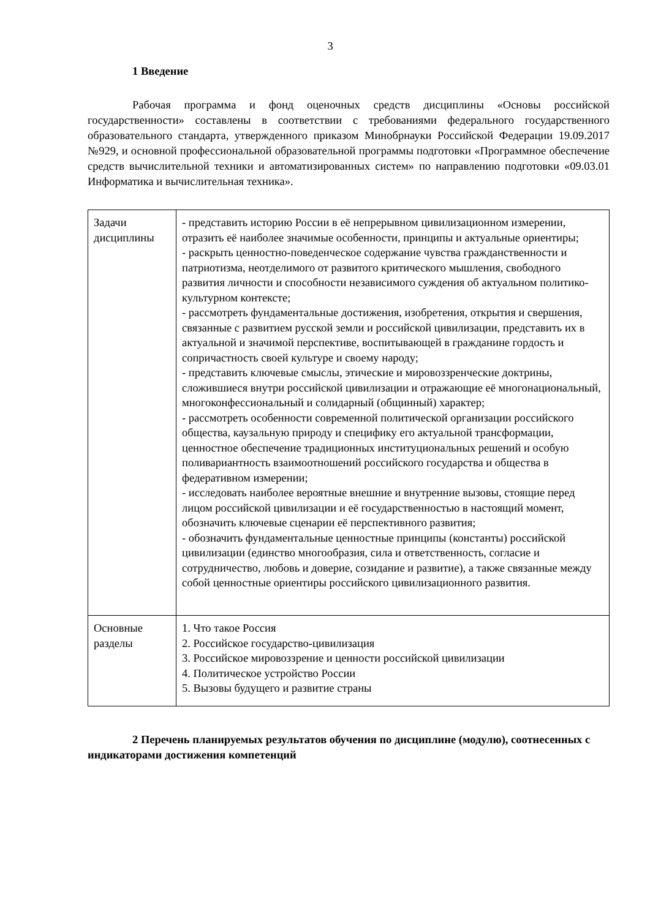3
1 Введение
Рабочая программа и фонд оценочных средств дисциплины «Основы российской государственности» составлены в соответствии с требованиями федерального государственного образовательного стандарта, утвержденного приказом Минобрнауки Российской Федерации 19.09.2017 №929, и основной профессиональной образовательной программы подготовки «Программное обеспечение средств вычислительной техники и автоматизированных систем» по направлению подготовки «09.03.01 Информатика и вычислительная техника».
| Задачи дисциплины | - представить историю России в её непрерывном цивилизационном измерении, отразить её наиболее значимые особенности, принципы и актуальные ориентиры; - раскрыть ценностно-поведенческое содержание чувства гражданственности и патриотизма, неотделимого от развитого критического мышления, свободного развития личности и способности независимого суждения об актуальном политико-культурном контексте; - рассмотреть фундаментальные достижения, изобретения, открытия и свершения, связанные с развитием русской земли и российской цивилизации, представить их в актуальной и значимой перспективе, воспитывающей в гражданине гордость и сопричастность своей культуре и своему народу; - представить ключевые смыслы, этические и мировоззренческие доктрины, сложившиеся внутри российской цивилизации и отражающие её многонациональный, многоконфессиональный и солидарный (общинный) характер; - рассмотреть особенности современной политической организации российского общества, каузальную природу и специфику его актуальной трансформации, ценностное обеспечение традиционных институциональных решений и особую поливариантность взаимоотношений российского государства и общества в федеративном измерении; - исследовать наиболее вероятные внешние и внутренние вызовы, стоящие перед лицом российской цивилизации и её государственностью в настоящий момент, обозначить ключевые сценарии её перспективного развития; - обозначить фундаментальные ценностные принципы (константы) российской цивилизации (единство многообразия, сила и ответственность, согласие и сотрудничество, любовь и доверие, созидание и развитие), а также связанные между собой ценностные ориентиры российского цивилизационного развития. |
| Основные разделы | 1. Что такое Россия 2. Российское государство-цивилизация 3. Российское мировоззрение и ценности российской цивилизации 4. Политическое устройство России 5. Вызовы будущего и развитие страны |
2 Перечень планируемых результатов обучения по дисциплине (модулю), соотнесенных с индикаторами достижения компетенций